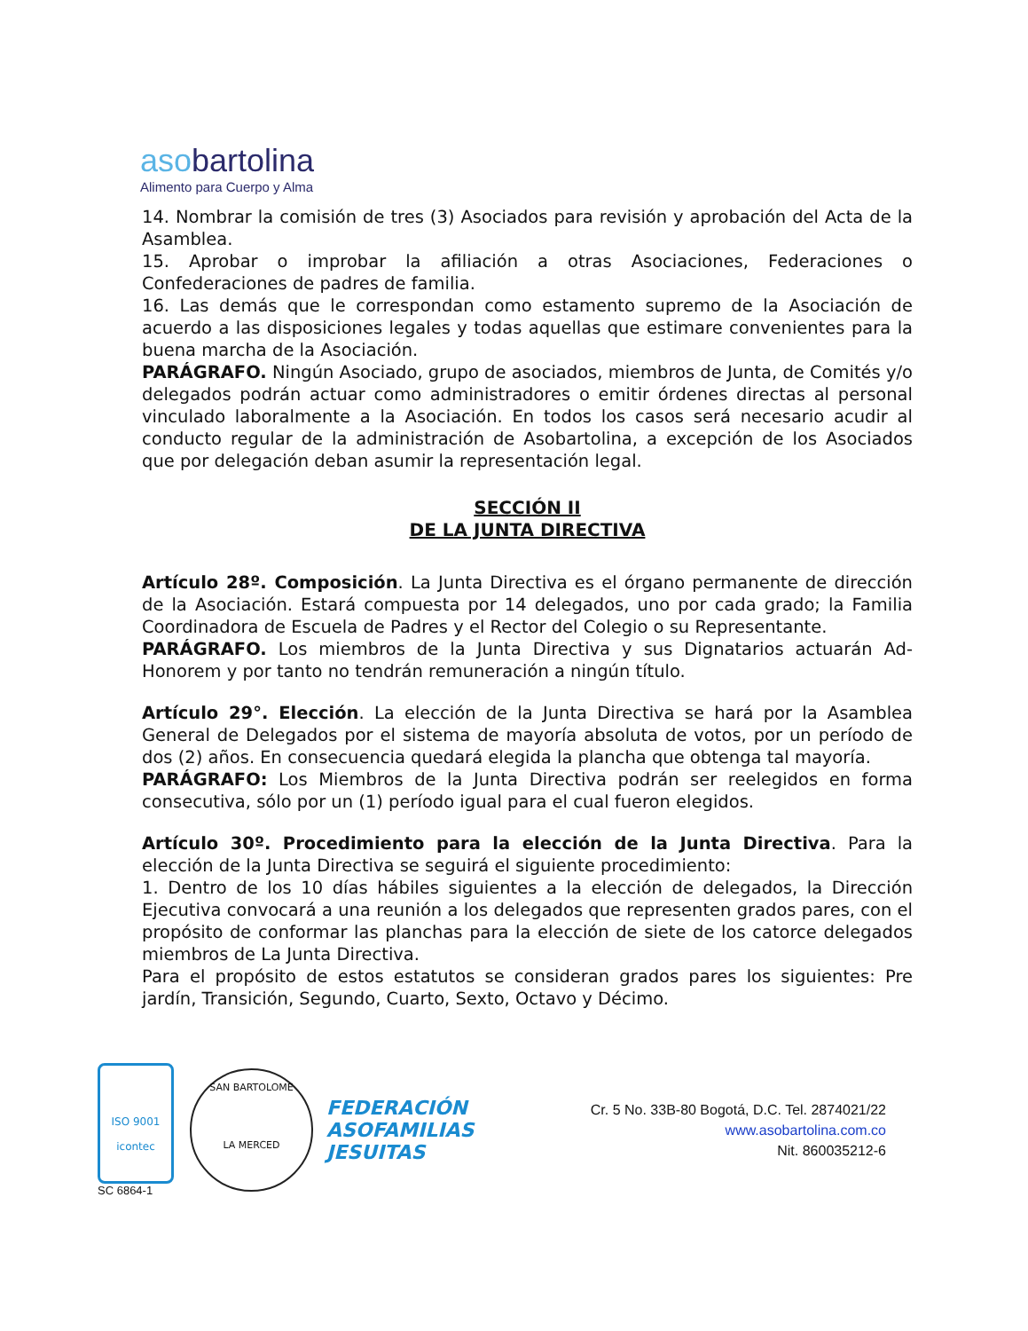asobartolina
Alimento para Cuerpo y Alma
14. Nombrar la comisión de tres (3) Asociados para revisión y aprobación del Acta de la Asamblea.
15. Aprobar o improbar la afiliación a otras Asociaciones, Federaciones o Confederaciones de padres de familia.
16. Las demás que le correspondan como estamento supremo de la Asociación de acuerdo a las disposiciones legales y todas aquellas que estimare convenientes para la buena marcha de la Asociación.
PARÁGRAFO. Ningún Asociado, grupo de asociados, miembros de Junta, de Comités y/o delegados podrán actuar como administradores o emitir órdenes directas al personal vinculado laboralmente a la Asociación. En todos los casos será necesario acudir al conducto regular de la administración de Asobartolina, a excepción de los Asociados que por delegación deban asumir la representación legal.
SECCIÓN II
DE LA JUNTA DIRECTIVA
Artículo 28º. Composición. La Junta Directiva es el órgano permanente de dirección de la Asociación. Estará compuesta por 14 delegados, uno por cada grado; la Familia Coordinadora de Escuela de Padres y el Rector del Colegio o su Representante.
PARÁGRAFO. Los miembros de la Junta Directiva y sus Dignatarios actuarán Ad-Honorem y por tanto no tendrán remuneración a ningún título.
Artículo 29°. Elección. La elección de la Junta Directiva se hará por la Asamblea General de Delegados por el sistema de mayoría absoluta de votos, por un período de dos (2) años. En consecuencia quedará elegida la plancha que obtenga tal mayoría.
PARÁGRAFO: Los Miembros de la Junta Directiva podrán ser reelegidos en forma consecutiva, sólo por un (1) período igual para el cual fueron elegidos.
Artículo 30º. Procedimiento para la elección de la Junta Directiva. Para la elección de la Junta Directiva se seguirá el siguiente procedimiento:
1. Dentro de los 10 días hábiles siguientes a la elección de delegados, la Dirección Ejecutiva convocará a una reunión a los delegados que representen grados pares, con el propósito de conformar las planchas para la elección de siete de los catorce delegados miembros de La Junta Directiva.
Para el propósito de estos estatutos se consideran grados pares los siguientes: Pre jardín, Transición, Segundo, Cuarto, Sexto, Octavo y Décimo.
ISO 9001
icontec
SC 6864-1
SAN BARTOLOME
LA MERCED
FEDERACIÓN
ASOFAMILIAS
JESUITAS
Cr. 5 No. 33B-80 Bogotá, D.C. Tel. 2874021/22
www.asobartolina.com.co
Nit. 860035212-6